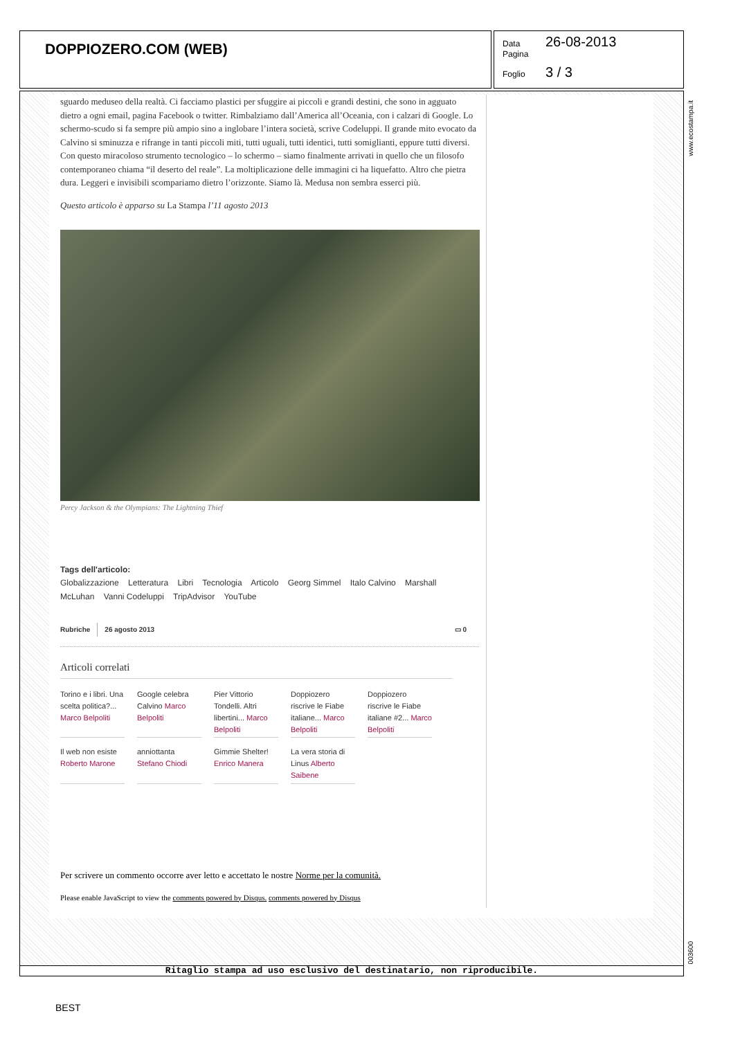DOPPIOZERO.COM (WEB)
Data 26-08-2013
Pagina
Foglio 3 / 3
sguardo meduseo della realtà. Ci facciamo plastici per sfuggire ai piccoli e grandi destini, che sono in agguato dietro a ogni email, pagina Facebook o twitter. Rimbalziamo dall’America all’Oceania, con i calzari di Google. Lo schermo-scudo si fa sempre più ampio sino a inglobare l’intera società, scrive Codeluppi. Il grande mito evocato da Calvino si sminuzza e rifrange in tanti piccoli miti, tutti uguali, tutti identici, tutti somiglianti, eppure tutti diversi. Con questo miracoloso strumento tecnologico – lo schermo – siamo finalmente arrivati in quello che un filosofo contemporaneo chiama “il deserto del reale”. La moltiplicazione delle immagini ci ha liquefatto. Altro che pietra dura. Leggeri e invisibili scompariamo dietro l’orizzonte. Siamo là. Medusa non sembra esserci più.
Questo articolo è apparso su La Stampa l’11 agosto 2013
Percy Jackson & the Olympians: The Lightning Thief
Tags dell'articolo:
Globalizzazione Letteratura Libri Tecnologia Articolo Georg Simmel Italo Calvino Marshall McLuhan Vanni Codeluppi TripAdvisor YouTube
Rubriche 26 agosto 2013 ▭ 0
Articoli correlati
Torino e i libri. Una scelta politica?... Marco Belpoliti
Google celebra Calvino Marco Belpoliti
Pier Vittorio Tondelli. Altri libertini... Marco Belpoliti
Doppiozero riscrive le Fiabe italiane... Marco Belpoliti
Doppiozero riscrive le Fiabe italiane #2... Marco Belpoliti
Il web non esiste Roberto Marone
anniottanta Stefano Chiodi
Gimmie Shelter! Enrico Manera
La vera storia di Linus Alberto Saibene
Per scrivere un commento occorre aver letto e accettato le nostre Norme per la comunità.
Please enable JavaScript to view the comments powered by Disqus. comments powered by Disqus
www.ecostampa.it
003600
Ritaglio stampa ad uso esclusivo del destinatario, non riproducibile.
BEST